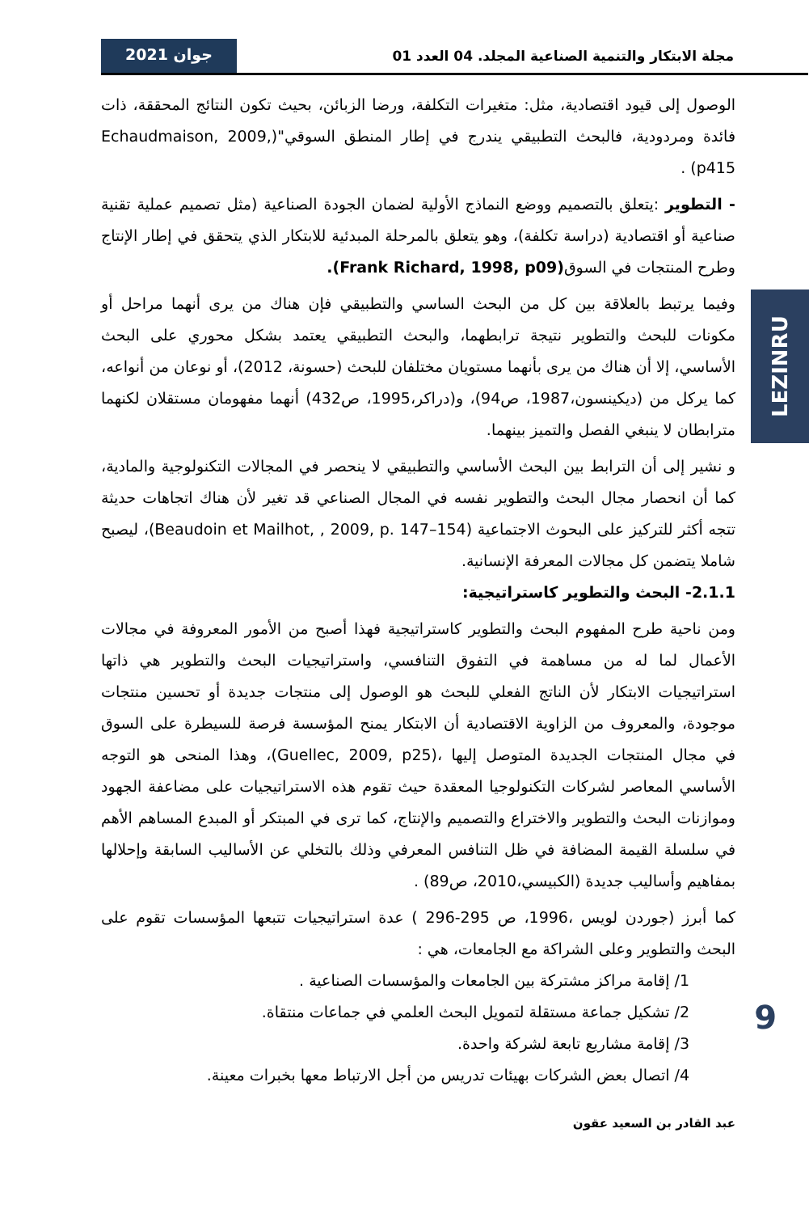مجلة الابتكار والتنمية الصناعية المجلد. 04 العدد 01 جوان 2021
LEZINRU
الوصول إلى قيود اقتصادية، مثل: متغيرات التكلفة، ورضا الزبائن، بحيث تكون النتائج المحققة، ذات فائدة ومردودية، فالبحث التطبيقي يندرج في إطار المنطق السوقي"(Echaudmaison, 2009, p415) .
- التطوير :يتعلق بالتصميم ووضع النماذج الأولية لضمان الجودة الصناعية (مثل تصميم عملية تقنية صناعية أو اقتصادية (دراسة تكلفة)، وهو يتعلق بالمرحلة المبدئية للابتكار الذي يتحقق في إطار الإنتاج وطرح المنتجات في السوق(Frank Richard, 1998, p09).
وفيما يرتبط بالعلاقة بين كل من البحث الساسي والتطبيقي فإن هناك من يرى أنهما مراحل أو مكونات للبحث والتطوير نتيجة ترابطهما، والبحث التطبيقي يعتمد بشكل محوري على البحث الأساسي، إلا أن هناك من يرى بأنهما مستويان مختلفان للبحث (حسونة، 2012)، أو نوعان من أنواعه، كما يركل من (ديكينسون،1987، ص94)، و(دراكر،1995، ص432) أنهما مفهومان مستقلان لكنهما مترابطان لا ينبغي الفصل والتميز بينهما.
و نشير إلى أن الترابط بين البحث الأساسي والتطبيقي لا ينحصر في المجالات التكنولوجية والمادية، كما أن انحصار مجال البحث والتطوير نفسه في المجال الصناعي قد تغير لأن هناك اتجاهات حديثة تتجه أكثر للتركيز على البحوث الاجتماعية (Beaudoin et Mailhot, , 2009, p. 147–154)، ليصبح شاملا يتضمن كل مجالات المعرفة الإنسانية.
2.1.1- البحث والتطوير كاستراتيجية:
ومن ناحية طرح المفهوم البحث والتطوير كاستراتيجية فهذا أصبح من الأمور المعروفة في مجالات الأعمال لما له من مساهمة في التفوق التنافسي، واستراتيجيات البحث والتطوير هي ذاتها استراتيجيات الابتكار لأن الناتج الفعلي للبحث هو الوصول إلى منتجات جديدة أو تحسين منتجات موجودة، والمعروف من الزاوية الاقتصادية أن الابتكار يمنح المؤسسة فرصة للسيطرة على السوق في مجال المنتجات الجديدة المتوصل إليها ،(Guellec, 2009, p25)، وهذا المنحى هو التوجه الأساسي المعاصر لشركات التكنولوجيا المعقدة حيث تقوم هذه الاستراتيجيات على مضاعفة الجهود وموازنات البحث والتطوير والاختراع والتصميم والإنتاج، كما ترى في المبتكر أو المبدع المساهم الأهم في سلسلة القيمة المضافة في ظل التنافس المعرفي وذلك بالتخلي عن الأساليب السابقة وإحلالها بمفاهيم وأساليب جديدة (الكبيسي،2010، ص89) .
كما أبرز (جوردن لويس ،1996، ص 295-296 ) عدة استراتيجيات تتبعها المؤسسات تقوم على البحث والتطوير وعلى الشراكة مع الجامعات، هي :
   1/ إقامة مراكز مشتركة بين الجامعات والمؤسسات الصناعية .
   2/ تشكيل جماعة مستقلة لتمويل البحث العلمي في جماعات منتقاة.
   3/ إقامة مشاريع تابعة لشركة واحدة.
   4/ اتصال بعض الشركات بهيئات تدريس من أجل الارتباط معها بخبرات معينة.
9
عبد القادر بن السعيد عقون